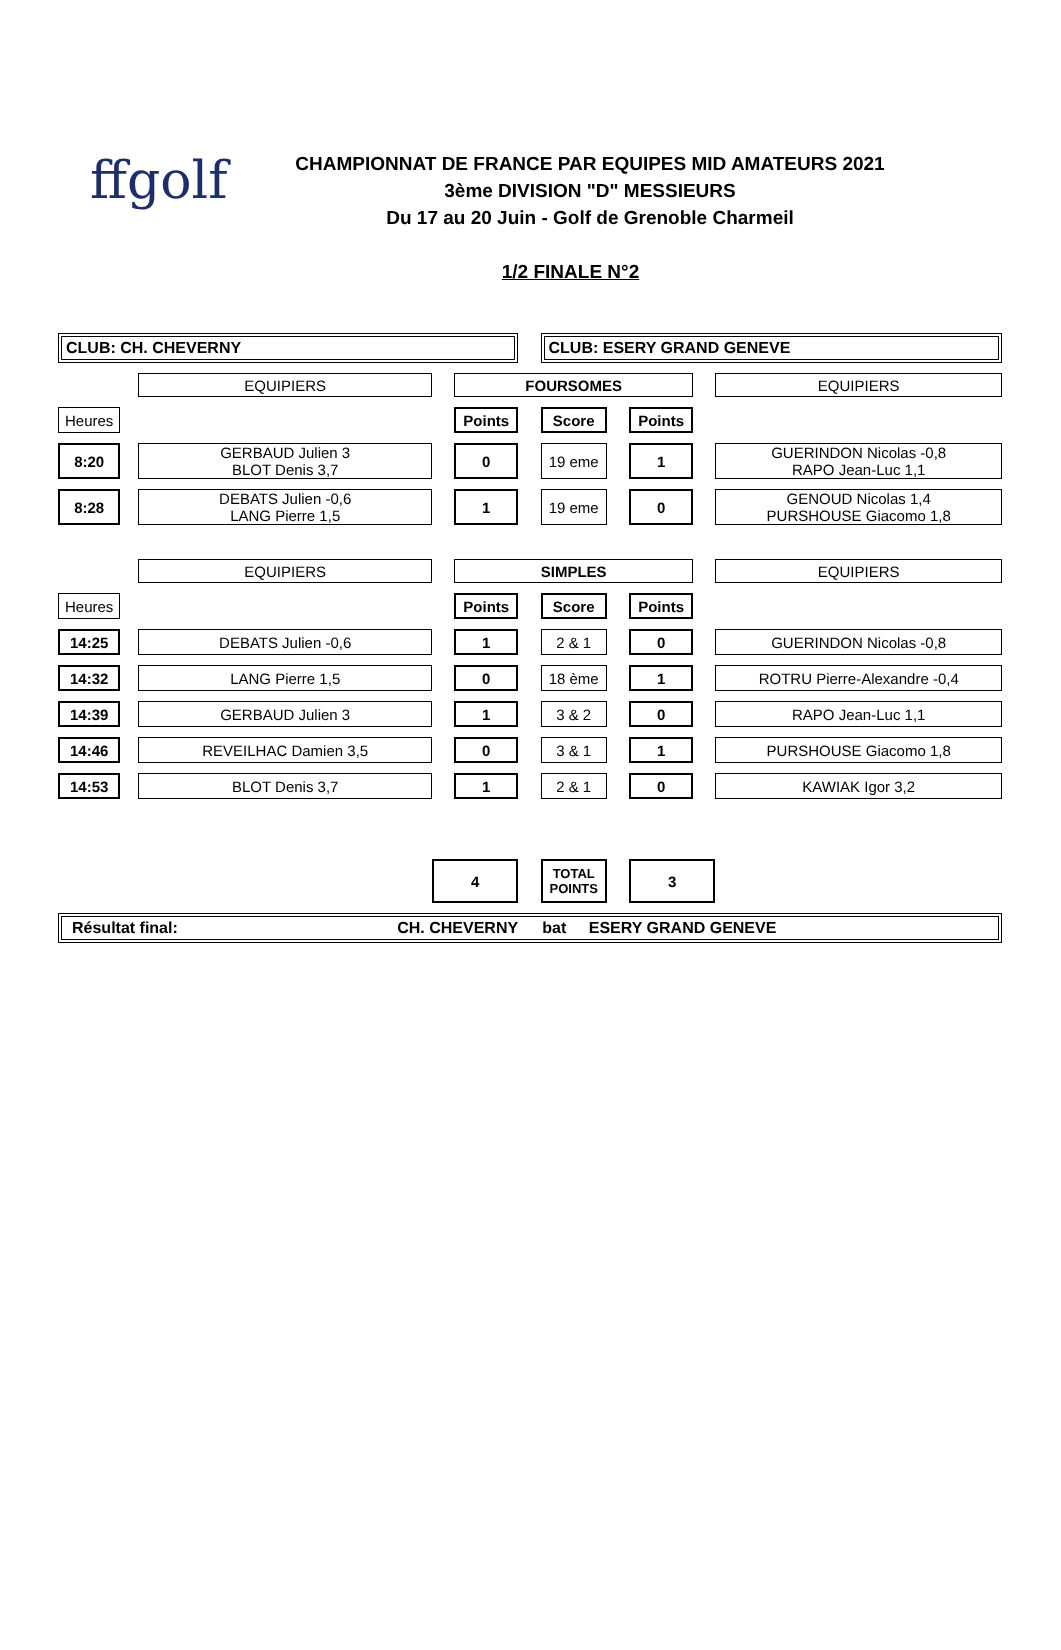ffgolf
CHAMPIONNAT DE FRANCE PAR EQUIPES MID AMATEURS 2021
3ème DIVISION "D" MESSIEURS
Du 17 au 20 Juin - Golf de Grenoble Charmeil
1/2 FINALE N°2
| CLUB: CH. CHEVERNY | | | | | | CLUB: ESERY GRAND GENEVE | | | | |
| | | EQUIPIERS | | FOURSOMES | | | | | | EQUIPIERS |
| Heures | | | | Points | | Score | | Points | | |
| 8:20 | | GERBAUD Julien 3 BLOT Denis 3,7 | | 0 | | 19 eme | | 1 | | GUERINDON Nicolas -0,8 RAPO Jean-Luc 1,1 |
| 8:28 | | DEBATS Julien -0,6 LANG Pierre 1,5 | | 1 | | 19 eme | | 0 | | GENOUD Nicolas 1,4 PURSHOUSE Giacomo 1,8 |
| | | EQUIPIERS | | SIMPLES | | | | | | EQUIPIERS |
| Heures | | | | Points | | Score | | Points | | |
| 14:25 | | DEBATS Julien -0,6 | | 1 | | 2 & 1 | | 0 | | GUERINDON Nicolas -0,8 |
| 14:32 | | LANG Pierre 1,5 | | 0 | | 18 ème | | 1 | | ROTRU Pierre-Alexandre -0,4 |
| 14:39 | | GERBAUD Julien 3 | | 1 | | 3 & 2 | | 0 | | RAPO Jean-Luc 1,1 |
| 14:46 | | REVEILHAC Damien 3,5 | | 0 | | 3 & 1 | | 1 | | PURSHOUSE Giacomo 1,8 |
| 14:53 | | BLOT Denis 3,7 | | 1 | | 2 & 1 | | 0 | | KAWIAK Igor 3,2 |
| | | | 4 | | | TOTAL POINTS | | 3 | | |
| Résultat final: CH. CHEVERNY bat ESERY GRAND GENEVE | | | | | | | | | | |